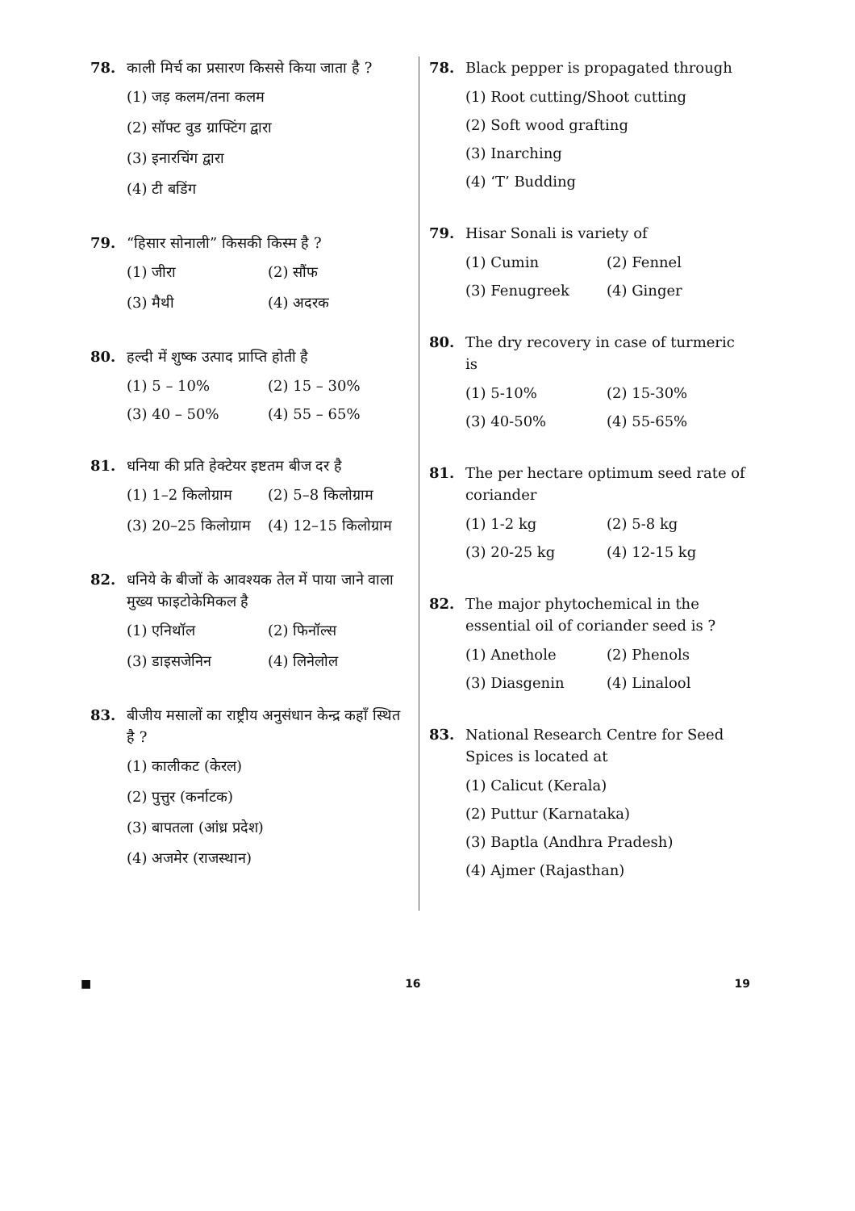78. काली मिर्च का प्रसारण किससे किया जाता है ?
(1) जड़ कलम/तना कलम
(2) सॉफ्ट वुड ग्राफ्टिंग द्वारा
(3) इनारचिंग द्वारा
(4) टी बडिंग
79. “हिसार सोनाली” किसकी किस्म है ?
(1) जीरा (2) सौंफ
(3) मैथी (4) अदरक
80. हल्दी में शुष्क उत्पाद प्राप्ति होती है
(1) 5 – 10% (2) 15 – 30%
(3) 40 – 50% (4) 55 – 65%
81. धनिया की प्रति हेक्टेयर इष्टतम बीज दर है
(1) 1–2 किलोग्राम (2) 5–8 किलोग्राम
(3) 20–25 किलोग्राम (4) 12–15 किलोग्राम
82. धनिये के बीजों के आवश्यक तेल में पाया जाने वाला मुख्य फाइटोकेमिकल है
(1) एनिथॉल (2) फिनॉल्स
(3) डाइसजेनिन (4) लिनेलोल
83. बीजीय मसालों का राष्ट्रीय अनुसंधान केन्द्र कहाँ स्थित है ?
(1) कालीकट (केरल)
(2) पुत्तुर (कर्नाटक)
(3) बापतला (आंध्र प्रदेश)
(4) अजमेर (राजस्थान)
78. Black pepper is propagated through
(1) Root cutting/Shoot cutting
(2) Soft wood grafting
(3) Inarching
(4) ‘T’ Budding
79. Hisar Sonali is variety of
(1) Cumin (2) Fennel
(3) Fenugreek (4) Ginger
80. The dry recovery in case of turmeric is
(1) 5-10% (2) 15-30%
(3) 40-50% (4) 55-65%
81. The per hectare optimum seed rate of coriander
(1) 1-2 kg (2) 5-8 kg
(3) 20-25 kg (4) 12-15 kg
82. The major phytochemical in the essential oil of coriander seed is ?
(1) Anethole (2) Phenols
(3) Diasgenin (4) Linalool
83. National Research Centre for Seed Spices is located at
(1) Calicut (Kerala)
(2) Puttur (Karnataka)
(3) Baptla (Andhra Pradesh)
(4) Ajmer (Rajasthan)
■ 16 19